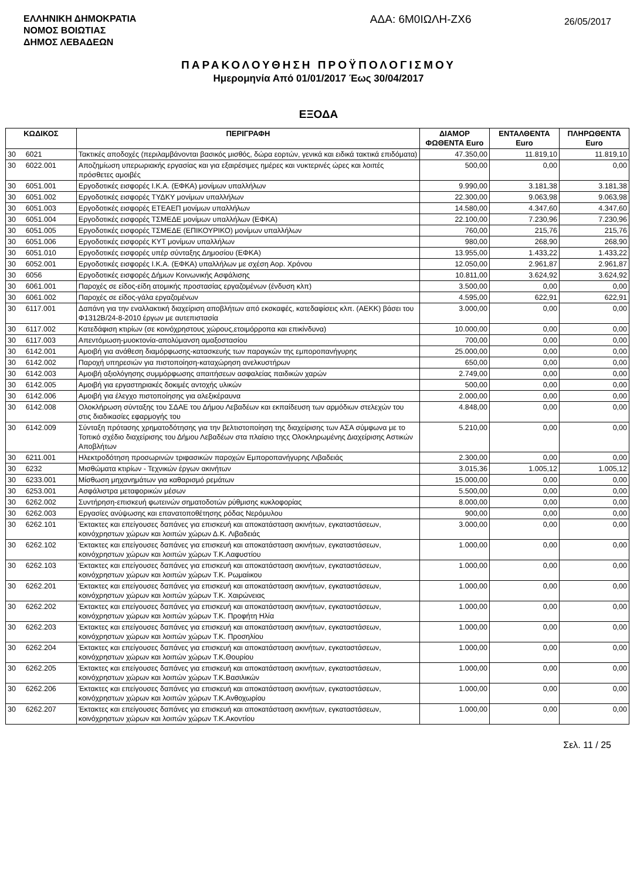ΕΛΛΗΝΙΚΗ ΔΗΜΟΚΡΑΤΙΑ
ΝΟΜΟΣ ΒΟΙΩΤΙΑΣ
ΔΗΜΟΣ ΛΕΒΑΔΕΩΝ
ΑΔΑ: 6Μ0ΙΩΛΗ-ΖΧ6
26/05/2017
ΠΑΡΑΚΟΛΟΥΘΗΣΗ ΠΡΟΫΠΟΛΟΓΙΣΜΟΥ
Ημερομηνία Από 01/01/2017 Έως 30/04/2017
ΕΞΟΔΑ
| ΚΩΔΙΚΟΣ | | ΠΕΡΙΓΡΑΦΗ | ΔΙΑΜΟΡ ΦΩΘΕΝΤΑ Euro | ΕΝΤΑΛΘΕΝΤΑ Euro | ΠΛΗΡΩΘΕΝΤΑ Euro |
| --- | --- | --- | --- | --- | --- |
| 30 | 6021 | Τακτικές αποδοχές (περιλαμβάνονται βασικός μισθός, δώρα εορτών, γενικά και ειδικά τακτικά επιδόματα) | 47.350,00 | 11.819,10 | 11.819,10 |
| 30 | 6022.001 | Αποζημίωση υπερωριακής εργασίας και για εξαιρέσιμες ημέρες και νυκτερινές ώρες και λοιπές πρόσθετες αμοιβές | 500,00 | 0,00 | 0,00 |
| 30 | 6051.001 | Εργοδοτικές εισφορές Ι.Κ.Α. (ΕΦΚΑ) μονίμων υπαλλήλων | 9.990,00 | 3.181,38 | 3.181,38 |
| 30 | 6051.002 | Εργοδοτικές εισφορές ΤΥΔΚΥ μονίμων υπαλλήλων | 22.300,00 | 9.063,98 | 9.063,98 |
| 30 | 6051.003 | Εργοδοτικές εισφορές ΕΤΕΑΕΠ μονίμων υπαλλήλων | 14.580,00 | 4.347,60 | 4.347,60 |
| 30 | 6051.004 | Εργοδοτικές εισφορές ΤΣΜΕΔΕ μονίμων υπαλλήλων (ΕΦΚΑ) | 22.100,00 | 7.230,96 | 7.230,96 |
| 30 | 6051.005 | Εργοδοτικές εισφορές ΤΣΜΕΔΕ (ΕΠΙΚΟΥΡΙΚΟ) μονίμων υπαλλήλων | 760,00 | 215,76 | 215,76 |
| 30 | 6051.006 | Εργοδοτικές εισφορές ΚΥΤ μονίμων υπαλλήλων | 980,00 | 268,90 | 268,90 |
| 30 | 6051.010 | Εργοδοτικές εισφορές υπέρ σύνταξης Δημοσίου (ΕΦΚΑ) | 13.955,00 | 1.433,22 | 1.433,22 |
| 30 | 6052.001 | Εργοδοτικές εισφορές Ι.Κ.Α. (ΕΦΚΑ) υπαλλήλων με σχέση Αορ. Χρόνου | 12.050,00 | 2.961,87 | 2.961,87 |
| 30 | 6056 | Εργοδοτικές εισφορές Δήμων Κοινωνικής Ασφάλισης | 10.811,00 | 3.624,92 | 3.624,92 |
| 30 | 6061.001 | Παροχές σε είδος-είδη ατομικής προστασίας εργαζομένων (ένδυση κλπ) | 3.500,00 | 0,00 | 0,00 |
| 30 | 6061.002 | Παροχές σε είδος-γάλα εργαζομένων | 4.595,00 | 622,91 | 622,91 |
| 30 | 6117.001 | Δαπάνη για την εναλλακτική διαχείριση αποβλήτων από εκσκαφές, κατεδαφίσεις κλπ. (ΑΕΚΚ) βάσει του Φ1312Β/24-8-2010 έργων με αυτεπιστασία | 3.000,00 | 0,00 | 0,00 |
| 30 | 6117.002 | Κατεδάφιση κτιρίων (σε κοινόχρηστους χώρους,ετοιμόρροπα και επικίνδυνα) | 10.000,00 | 0,00 | 0,00 |
| 30 | 6117.003 | Απεντόμωση-μυοκτονία-απολύμανση αμαξοστασίου | 700,00 | 0,00 | 0,00 |
| 30 | 6142.001 | Αμοιβή για ανάθεση διαμόρφωσης-κατασκευής των παραγκών της εμποροπανήγυρης | 25.000,00 | 0,00 | 0,00 |
| 30 | 6142.002 | Παροχή υπηρεσιών για πιστοποίηση-καταχώρηση ανελκυστήρων | 650,00 | 0,00 | 0,00 |
| 30 | 6142.003 | Αμοιβή αξιολόγησης συμμόρφωσης απαιτήσεων ασφαλείας παιδικών χαρών | 2.749,00 | 0,00 | 0,00 |
| 30 | 6142.005 | Αμοιβή για εργαστηριακές δοκιμές αντοχής υλικών | 500,00 | 0,00 | 0,00 |
| 30 | 6142.006 | Αμοιβή για έλεγχο πιστοποίησης για αλεξικέραυνα | 2.000,00 | 0,00 | 0,00 |
| 30 | 6142.008 | Ολοκλήρωση σύνταξης του ΣΔΑΕ του Δήμου Λεβαδέων και εκπαίδευση των αρμόδιων στελεχών του στις διαδικασίες εφαρμογής του | 4.848,00 | 0,00 | 0,00 |
| 30 | 6142.009 | Σύνταξη πρότασης χρηματοδότησης για την βελτιστοποίηση της διαχείρισης των ΑΣΑ σύμφωνα με το Τοπικό σχέδιο διαχείρισης του Δήμου Λεβαδέων στα πλαίσιο τηςς Ολοκληρωμένης Διαχείρισης Αστικών Αποβλήτων | 5.210,00 | 0,00 | 0,00 |
| 30 | 6211.001 | Ηλεκτροδότηση προσωρινών τριφασικών παροχών Εμποροπανήγυρης Λιβαδειάς | 2.300,00 | 0,00 | 0,00 |
| 30 | 6232 | Μισθώματα κτιρίων - Τεχνικών έργων ακινήτων | 3.015,36 | 1.005,12 | 1.005,12 |
| 30 | 6233.001 | Μίσθωση μηχανημάτων για καθαρισμό ρεμάτων | 15.000,00 | 0,00 | 0,00 |
| 30 | 6253.001 | Ασφάλιστρα μεταφορικών μέσων | 5.500,00 | 0,00 | 0,00 |
| 30 | 6262.002 | Συντήρηση-επισκευή φωτεινών σηματοδοτών ρύθμισης κυκλοφορίας | 8.000,00 | 0,00 | 0,00 |
| 30 | 6262.003 | Εργασίες ανύψωσης και επανατοποθέτησης ρόδας Νερόμυλου | 900,00 | 0,00 | 0,00 |
| 30 | 6262.101 | Έκτακτες και επείγουσες δαπάνες για επισκευή και αποκατάσταση ακινήτων, εγκαταστάσεων, κοινόχρηστων χώρων και λοιπών χώρων Δ.Κ. Λιβαδειάς | 3.000,00 | 0,00 | 0,00 |
| 30 | 6262.102 | Έκτακτες και επείγουσες δαπάνες για επισκευή και αποκατάσταση ακινήτων, εγκαταστάσεων, κοινόχρηστων χώρων και λοιπών χώρων Τ.Κ.Λαφυστίου | 1.000,00 | 0,00 | 0,00 |
| 30 | 6262.103 | Έκτακτες και επείγουσες δαπάνες για επισκευή και αποκατάσταση ακινήτων, εγκαταστάσεων, κοινόχρηστων χώρων και λοιπών χώρων Τ.Κ. Ρωμαίικου | 1.000,00 | 0,00 | 0,00 |
| 30 | 6262.201 | Έκτακτες και επείγουσες δαπάνες για επισκευή και αποκατάσταση ακινήτων, εγκαταστάσεων, κοινόχρηστων χώρων και λοιπών χώρων Τ.Κ. Χαιρώνειας | 1.000,00 | 0,00 | 0,00 |
| 30 | 6262.202 | Έκτακτες και επείγουσες δαπάνες για επισκευή και αποκατάσταση ακινήτων, εγκαταστάσεων, κοινόχρηστων χώρων και λοιπών χώρων Τ.Κ. Προφήτη Ηλία | 1.000,00 | 0,00 | 0,00 |
| 30 | 6262.203 | Έκτακτες και επείγουσες δαπάνες για επισκευή και αποκατάσταση ακινήτων, εγκαταστάσεων, κοινόχρηστων χώρων και λοιπών χώρων Τ.Κ. Προσηλίου | 1.000,00 | 0,00 | 0,00 |
| 30 | 6262.204 | Έκτακτες και επείγουσες δαπάνες για επισκευή και αποκατάσταση ακινήτων, εγκαταστάσεων, κοινόχρηστων χώρων και λοιπών χώρων Τ.Κ.Θουρίου | 1.000,00 | 0,00 | 0,00 |
| 30 | 6262.205 | Έκτακτες και επείγουσες δαπάνες για επισκευή και αποκατάσταση ακινήτων, εγκαταστάσεων, κοινόχρηστων χώρων και λοιπών χώρων Τ.Κ.Βασιλικών | 1.000,00 | 0,00 | 0,00 |
| 30 | 6262.206 | Έκτακτες και επείγουσες δαπάνες για επισκευή και αποκατάσταση ακινήτων, εγκαταστάσεων, κοινόχρηστων χώρων και λοιπών χώρων Τ.Κ.Ανθοχωρίου | 1.000,00 | 0,00 | 0,00 |
| 30 | 6262.207 | Έκτακτες και επείγουσες δαπάνες για επισκευή και αποκατάσταση ακινήτων, εγκαταστάσεων, κοινόχρηστων χώρων και λοιπών χώρων Τ.Κ.Ακοντίου | 1.000,00 | 0,00 | 0,00 |
Σελ. 11 / 25